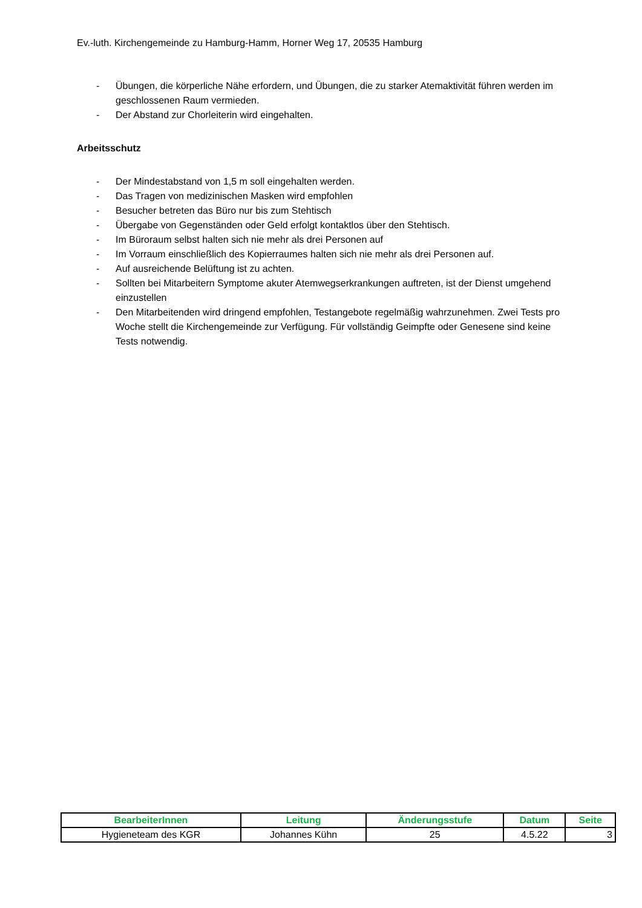Ev.-luth. Kirchengemeinde zu Hamburg-Hamm, Horner Weg 17, 20535 Hamburg
- Übungen, die körperliche Nähe erfordern, und Übungen, die zu starker Atemaktivität führen werden im geschlossenen Raum vermieden.
- Der Abstand zur Chorleiterin wird eingehalten.
Arbeitsschutz
- Der Mindestabstand von 1,5 m soll eingehalten werden.
- Das Tragen von medizinischen Masken wird empfohlen
- Besucher betreten das Büro nur bis zum Stehtisch
- Übergabe von Gegenständen oder Geld erfolgt kontaktlos über den Stehtisch.
- Im Büroraum selbst halten sich nie mehr als drei Personen auf
- Im Vorraum einschließlich des Kopierraumes halten sich nie mehr als drei Personen auf.
- Auf ausreichende Belüftung ist zu achten.
- Sollten bei Mitarbeitern Symptome akuter Atemwegserkrankungen auftreten, ist der Dienst umgehend einzustellen
- Den Mitarbeitenden wird dringend empfohlen, Testangebote regelmäßig wahrzunehmen. Zwei Tests pro Woche stellt die Kirchengemeinde zur Verfügung. Für vollständig Geimpfte oder Genesene sind keine Tests notwendig.
| BearbeiterInnen | Leitung | Änderungsstufe | Datum | Seite |
| --- | --- | --- | --- | --- |
| Hygieneteam des KGR | Johannes Kühn | 25 | 4.5.22 | 3 |